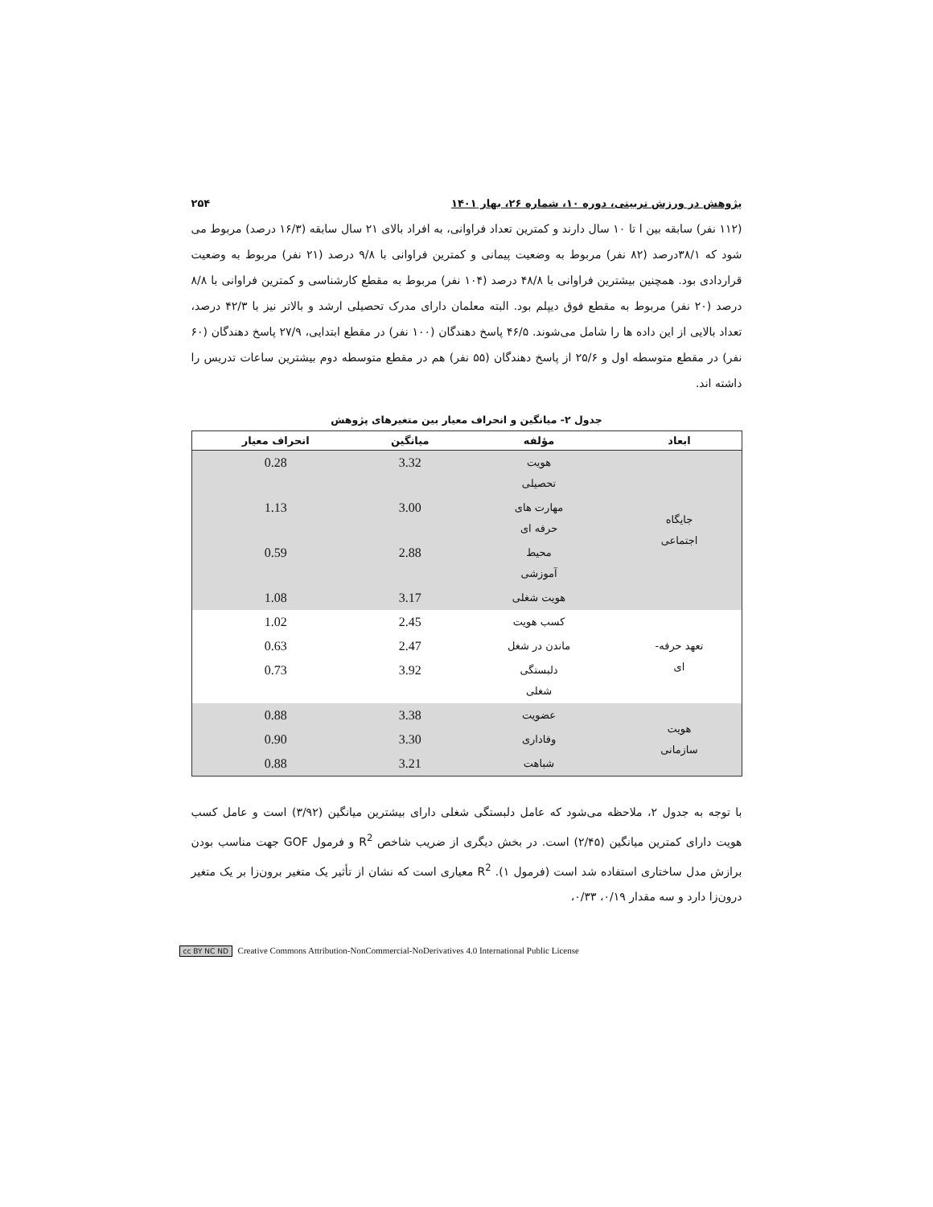پژوهش در ورزش تربیتی، دوره ۱۰، شماره ۲۶، بهار ۱۴۰۱ ۲۵۴
(۱۱۲ نفر) سابقه بین ا تا ۱۰ سال دارند و کمترین تعداد فراوانی، به افراد بالای ۲۱ سال سابقه (۱۶/۳ درصد) مربوط می شود که ۳۸/۱درصد (۸۲ نفر) مربوط به وضعیت پیمانی و کمترین فراوانی با ۹/۸ درصد (۲۱ نفر) مربوط به وضعیت قراردادی بود. همچنین بیشترین فراوانی با ۴۸/۸ درصد (۱۰۴ نفر) مربوط به مقطع کارشناسی و کمترین فراوانی با ۸/۸ درصد (۲۰ نفر) مربوط به مقطع فوق دیپلم بود. البته معلمان دارای مدرک تحصیلی ارشد و بالاتر نیز با ۴۲/۳ درصد، تعداد بالایی از این داده ها را شامل می‌شوند. ۴۶/۵ پاسخ دهندگان (۱۰۰ نفر) در مقطع ابتدایی، ۲۷/۹ پاسخ دهندگان (۶۰ نفر) در مقطع متوسطه اول و ۲۵/۶ از پاسخ دهندگان (۵۵ نفر) هم در مقطع متوسطه دوم بیشترین ساعات تدریس را داشته اند.
جدول ۲- میانگین و انحراف معیار بین متغیرهای پژوهش
| ابعاد | مؤلفه | میانگین | انحراف معیار |
| --- | --- | --- | --- |
| جایگاه اجتماعی | هویت تحصیلی | 3.32 | 0.28 |
| | مهارت های حرفه ای | 3.00 | 1.13 |
| | محیط آموزشی | 2.88 | 0.59 |
| | هویت شغلی | 3.17 | 1.08 |
| تعهد حرفه- ای | کسب هویت | 2.45 | 1.02 |
| | ماندن در شغل | 2.47 | 0.63 |
| | دلبستگی شغلی | 3.92 | 0.73 |
| هویت سازمانی | عضویت | 3.38 | 0.88 |
| | وفاداری | 3.30 | 0.90 |
| | شباهت | 3.21 | 0.88 |
با توجه به جدول ۲، ملاحظه می‌شود که عامل دلبستگی شغلی دارای بیشترین میانگین (۳/۹۲) است و عامل کسب هویت دارای کمترین میانگین (۲/۴۵) است. در بخش دیگری از ضریب شاخص R<sup>2</sup> و فرمول GOF جهت مناسب بودن برازش مدل ساختاری استفاده شد است (فرمول ۱). R<sup>2</sup> معیاری است که نشان از تأثیر یک متغیر برون‌زا بر یک متغیر درون‌زا دارد و سه مقدار ۰/۱۹، ۰/۳۳،
cc BY NC ND Creative Commons Attribution-NonCommercial-NoDerivatives 4.0 International Public License